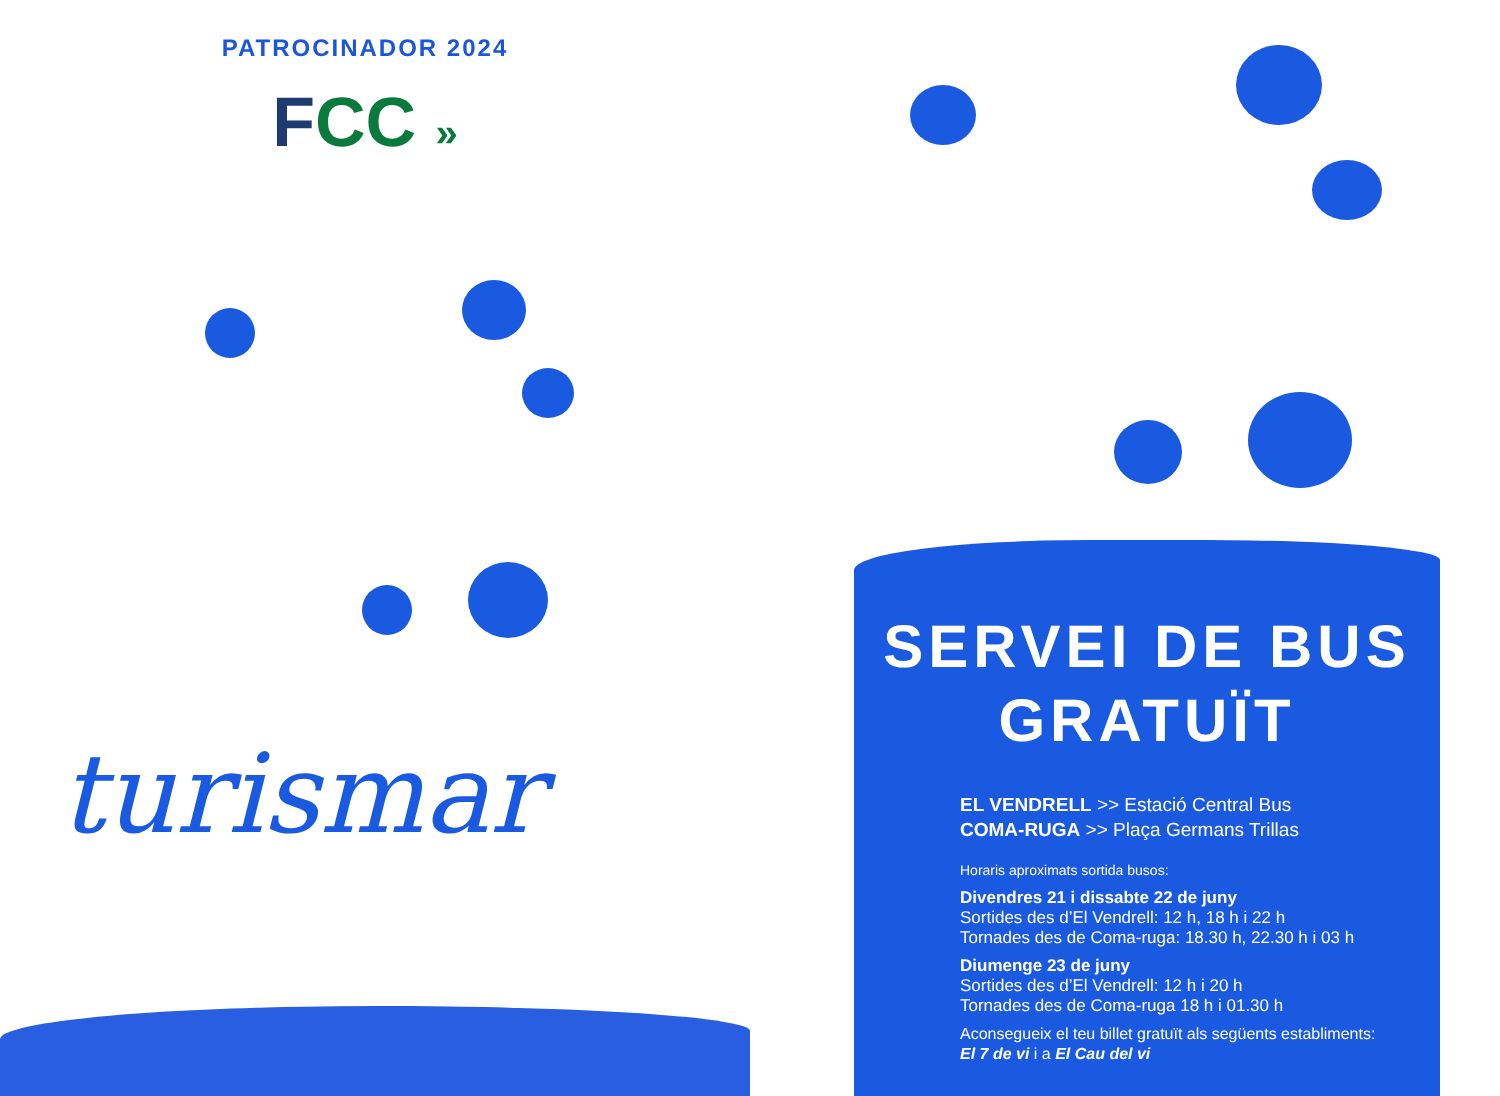PATROCINADOR 2024
FCC »
turismar
SERVEI DE BUS
GRATUÏT
EL VENDRELL >> Estació Central Bus
COMA-RUGA >> Plaça Germans Trillas
Horaris aproximats sortida busos:
Divendres 21 i dissabte 22 de juny
Sortides des d’El Vendrell: 12 h, 18 h i 22 h
Tornades des de Coma-ruga: 18.30 h, 22.30 h i 03 h
Diumenge 23 de juny
Sortides des d’El Vendrell: 12 h i 20 h
Tornades des de Coma-ruga 18 h i 01.30 h
Aconsegueix el teu billet gratuït als següents establiments:
El 7 de vi i a El Cau del vi